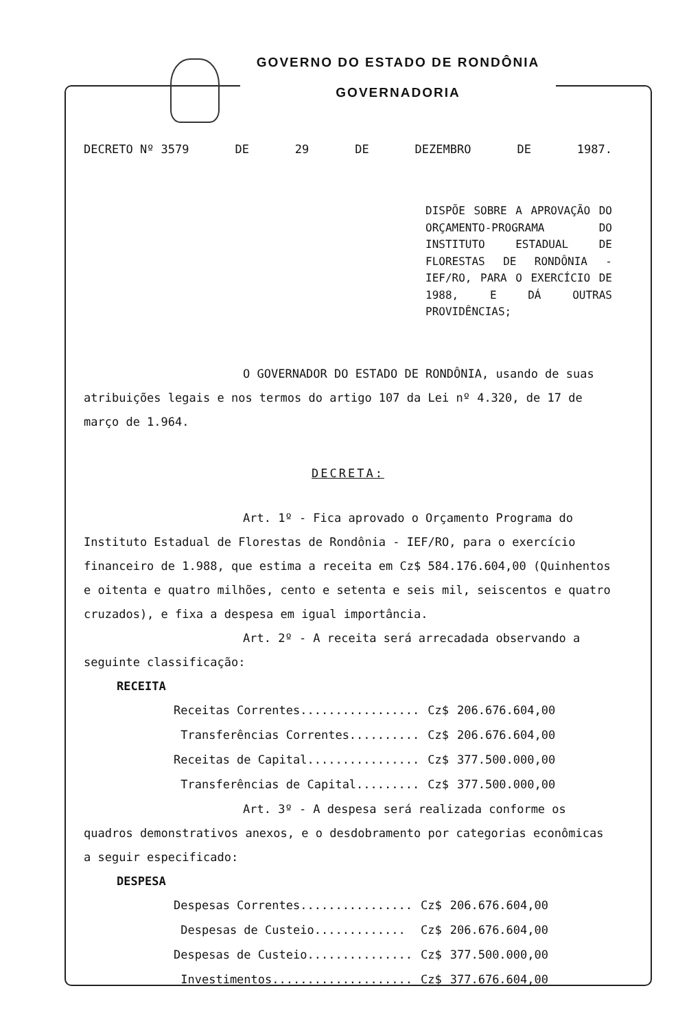GOVERNO DO ESTADO DE RONDÔNIA
GOVERNADORIA
DECRETO Nº 3579 DE 29 DE DEZEMBRO DE 1987.
DISPÕE SOBRE A APROVAÇÃO DO ORÇAMENTO-PROGRAMA DO INSTITUTO ESTADUAL DE FLORESTAS DE RONDÔNIA - IEF/RO, PARA O EXERCÍCIO DE 1988, E DÁ OUTRAS PROVIDÊNCIAS;
O GOVERNADOR DO ESTADO DE RONDÔNIA, usando de suas atribuições legais e nos termos do artigo 107 da Lei nº 4.320, de 17 de março de 1.964.
DECRETA:
Art. 1º - Fica aprovado o Orçamento Programa do Instituto Estadual de Florestas de Rondônia - IEF/RO, para o exercício financeiro de 1.988, que estima a receita em Cz$ 584.176.604,00 (Quinhentos e oitenta e quatro milhões, cento e setenta e seis mil, seiscentos e quatro cruzados), e fixa a despesa em igual importância.
Art. 2º - A receita será arrecadada observando a seguinte classificação:
RECEITA
| Receitas Correntes................. | Cz$ | 206.676.604,00 |
| Transferências Correntes.......... | Cz$ | 206.676.604,00 |
| Receitas de Capital................ | Cz$ | 377.500.000,00 |
| Transferências de Capital......... | Cz$ | 377.500.000,00 |
Art. 3º - A despesa será realizada conforme os quadros demonstrativos anexos, e o desdobramento por categorias econômicas a seguir especificado:
DESPESA
| Despesas Correntes................ | Cz$ | 206.676.604,00 |
| Despesas de Custeio............. | Cz$ | 206.676.604,00 |
| Despesas de Custeio............... | Cz$ | 377.500.000,00 |
| Investimentos.................... | Cz$ | 377.676.604,00 |